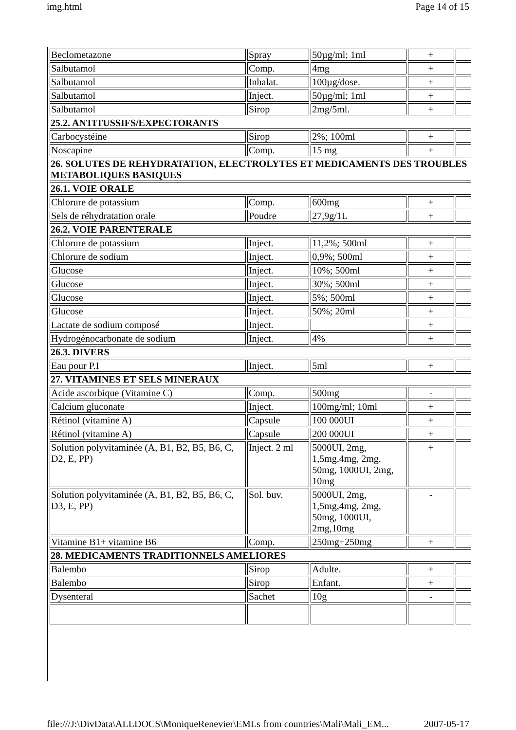img.html Page 14 of 15
| Beclometazone | Spray | 50µg/ml; 1ml | + | |
| Salbutamol | Comp. | 4mg | + | |
| Salbutamol | Inhalat. | 100µg/dose. | + | |
| Salbutamol | Inject. | 50µg/ml; 1ml | + | |
| Salbutamol | Sirop | 2mg/5ml. | + | |
| 25.2. ANTITUSSIFS/EXPECTORANTS | | | | |
| Carbocystéine | Sirop | 2%; 100ml | + | |
| Noscapine | Comp. | 15 mg | + | |
| 26. SOLUTES DE REHYDRATATION, ELECTROLYTES ET MEDICAMENTS DES TROUBLES METABOLIQUES BASIQUES | | | | |
| 26.1. VOIE ORALE | | | | |
| Chlorure de potassium | Comp. | 600mg | + | |
| Sels de réhydratation orale | Poudre | 27,9g/1L | + | |
| 26.2. VOIE PARENTERALE | | | | |
| Chlorure de potassium | Inject. | 11,2%; 500ml | + | |
| Chlorure de sodium | Inject. | 0,9%; 500ml | + | |
| Glucose | Inject. | 10%; 500ml | + | |
| Glucose | Inject. | 30%; 500ml | + | |
| Glucose | Inject. | 5%; 500ml | + | |
| Glucose | Inject. | 50%; 20ml | + | |
| Lactate de sodium composé | Inject. | | + | |
| Hydrogénocarbonate de sodium | Inject. | 4% | + | |
| 26.3. DIVERS | | | | |
| Eau pour P.I | Inject. | 5ml | + | |
| 27. VITAMINES ET SELS MINERAUX | | | | |
| Acide ascorbique (Vitamine C) | Comp. | 500mg | - | |
| Calcium gluconate | Inject. | 100mg/ml; 10ml | + | |
| Rétinol (vitamine A) | Capsule | 100 000UI | + | |
| Rétinol (vitamine A) | Capsule | 200 000UI | + | |
| Solution polyvitaminée (A, B1, B2, B5, B6, C, D2, E, PP) | Inject. 2 ml | 5000UI, 2mg, 1,5mg,4mg, 2mg, 50mg, 1000UI, 2mg, 10mg | + | |
| Solution polyvitaminée (A, B1, B2, B5, B6, C, D3, E, PP) | Sol. buv. | 5000UI, 2mg, 1,5mg,4mg, 2mg, 50mg, 1000UI, 2mg,10mg | - | |
| Vitamine B1+ vitamine B6 | Comp. | 250mg+250mg | + | |
| 28. MEDICAMENTS TRADITIONNELS AMELIORES | | | | |
| Balembo | Sirop | Adulte. | + | |
| Balembo | Sirop | Enfant. | + | |
| Dysenteral | Sachet | 10g | - | |
file:///J:\DivData\ALLDOCS\MoniqueRenevier\EMLs from countries\Mali\Mali_EM... 2007-05-17